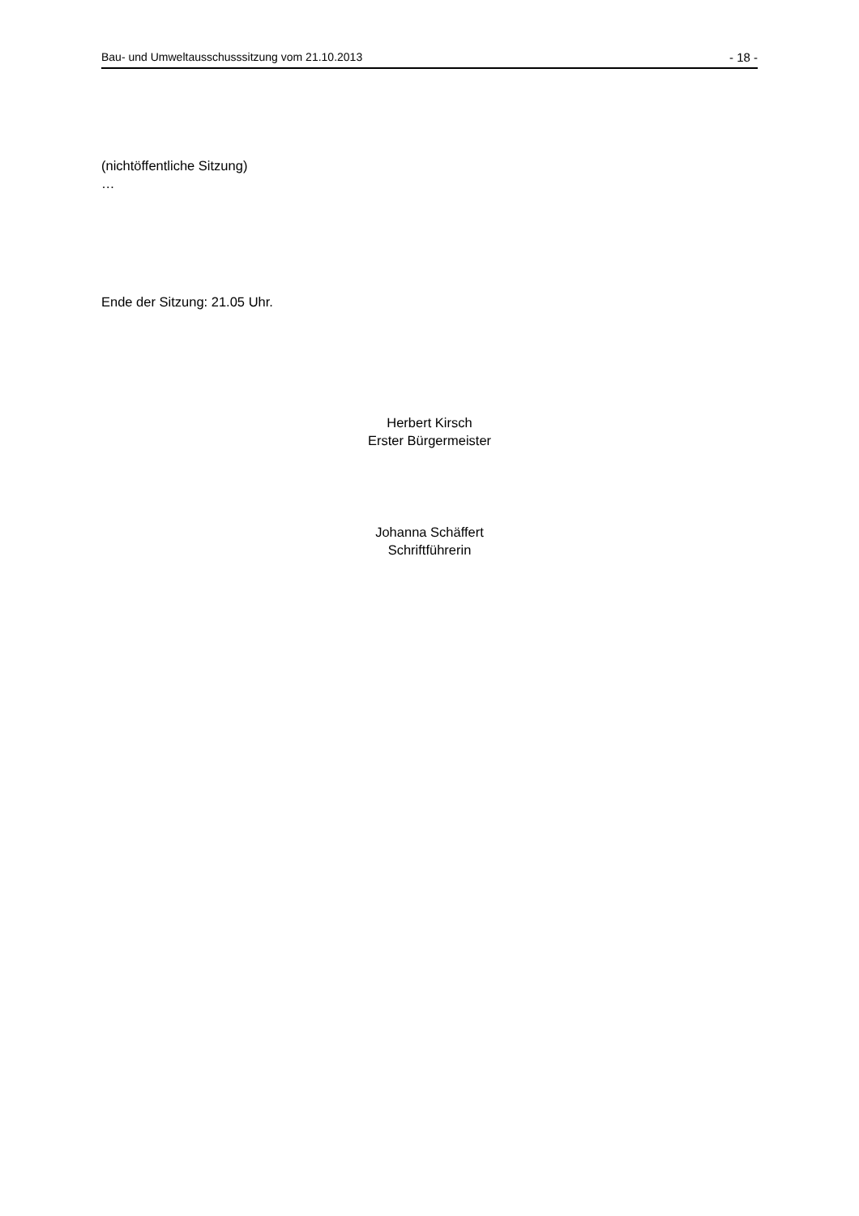Bau- und Umweltausschusssitzung vom 21.10.2013 - 18 -
(nichtöffentliche Sitzung)
…
Ende der Sitzung: 21.05 Uhr.
Herbert Kirsch
Erster Bürgermeister
Johanna Schäffert
Schriftführerin